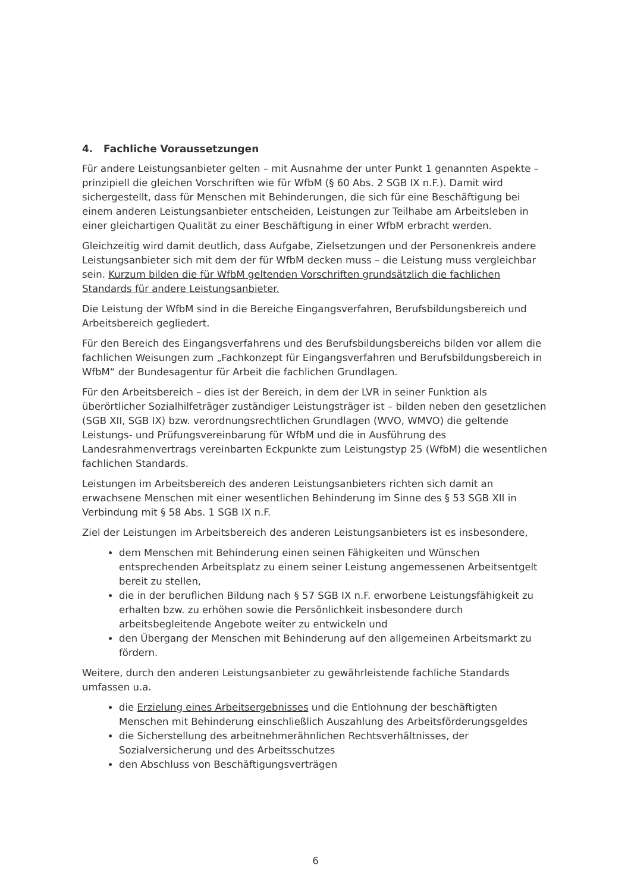4. Fachliche Voraussetzungen
Für andere Leistungsanbieter gelten – mit Ausnahme der unter Punkt 1 genannten Aspekte – prinzipiell die gleichen Vorschriften wie für WfbM (§ 60 Abs. 2 SGB IX n.F.). Damit wird sichergestellt, dass für Menschen mit Behinderungen, die sich für eine Beschäftigung bei einem anderen Leistungsanbieter entscheiden, Leistungen zur Teilhabe am Arbeitsleben in einer gleichartigen Qualität zu einer Beschäftigung in einer WfbM erbracht werden.
Gleichzeitig wird damit deutlich, dass Aufgabe, Zielsetzungen und der Personenkreis andere Leistungsanbieter sich mit dem der für WfbM decken muss – die Leistung muss vergleichbar sein. Kurzum bilden die für WfbM geltenden Vorschriften grundsätzlich die fachlichen Standards für andere Leistungsanbieter.
Die Leistung der WfbM sind in die Bereiche Eingangsverfahren, Berufsbildungsbereich und Arbeitsbereich gegliedert.
Für den Bereich des Eingangsverfahrens und des Berufsbildungsbereichs bilden vor allem die fachlichen Weisungen zum „Fachkonzept für Eingangsverfahren und Berufsbildungsbereich in WfbM“ der Bundesagentur für Arbeit die fachlichen Grundlagen.
Für den Arbeitsbereich – dies ist der Bereich, in dem der LVR in seiner Funktion als überörtlicher Sozialhilfeträger zuständiger Leistungsträger ist – bilden neben den gesetzlichen (SGB XII, SGB IX) bzw. verordnungsrechtlichen Grundlagen (WVO, WMVO) die geltende Leistungs- und Prüfungsvereinbarung für WfbM und die in Ausführung des Landesrahmenvertrags vereinbarten Eckpunkte zum Leistungstyp 25 (WfbM) die wesentlichen fachlichen Standards.
Leistungen im Arbeitsbereich des anderen Leistungsanbieters richten sich damit an erwachsene Menschen mit einer wesentlichen Behinderung im Sinne des § 53 SGB XII in Verbindung mit § 58 Abs. 1 SGB IX n.F.
Ziel der Leistungen im Arbeitsbereich des anderen Leistungsanbieters ist es insbesondere,
dem Menschen mit Behinderung einen seinen Fähigkeiten und Wünschen entsprechenden Arbeitsplatz zu einem seiner Leistung angemessenen Arbeitsentgelt bereit zu stellen,
die in der beruflichen Bildung nach § 57 SGB IX n.F. erworbene Leistungsfähigkeit zu erhalten bzw. zu erhöhen sowie die Persönlichkeit insbesondere durch arbeitsbegleitende Angebote weiter zu entwickeln und
den Übergang der Menschen mit Behinderung auf den allgemeinen Arbeitsmarkt zu fördern.
Weitere, durch den anderen Leistungsanbieter zu gewährleistende fachliche Standards umfassen u.a.
die Erzielung eines Arbeitsergebnisses und die Entlohnung der beschäftigten Menschen mit Behinderung einschließlich Auszahlung des Arbeitsförderungsgeldes
die Sicherstellung des arbeitnehmerähnlichen Rechtsverhältnisses, der Sozialversicherung und des Arbeitsschutzes
den Abschluss von Beschäftigungsverträgen
6